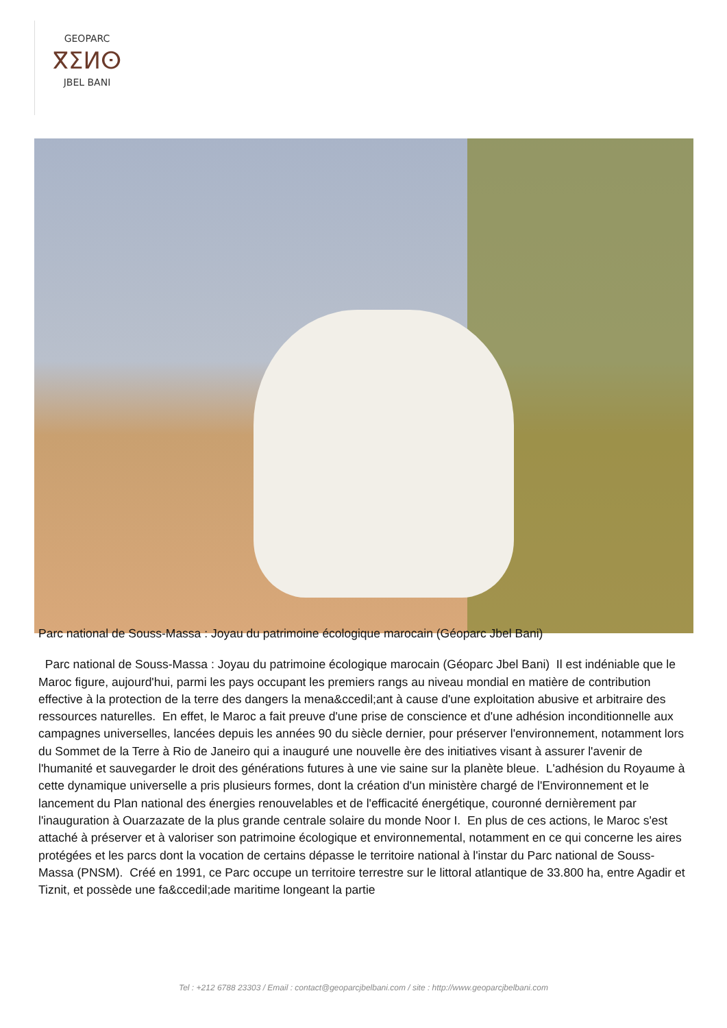GEOPARC
ⴳⵉⵍⵙ
JBEL BANI
Parc national de Souss-Massa : Joyau du patrimoine écologique marocain (Géoparc Jbel Bani)
Parc national de Souss-Massa : Joyau du patrimoine écologique marocain (Géoparc Jbel Bani) Il est indéniable que le Maroc figure, aujourd'hui, parmi les pays occupant les premiers rangs au niveau mondial en matière de contribution effective à la protection de la terre des dangers la mena&ccedil;ant à cause d'une exploitation abusive et arbitraire des ressources naturelles. En effet, le Maroc a fait preuve d'une prise de conscience et d'une adhésion inconditionnelle aux campagnes universelles, lancées depuis les années 90 du siècle dernier, pour préserver l'environnement, notamment lors du Sommet de la Terre à Rio de Janeiro qui a inauguré une nouvelle ère des initiatives visant à assurer l'avenir de l'humanité et sauvegarder le droit des générations futures à une vie saine sur la planète bleue. L'adhésion du Royaume à cette dynamique universelle a pris plusieurs formes, dont la création d'un ministère chargé de l'Environnement et le lancement du Plan national des énergies renouvelables et de l'efficacité énergétique, couronné dernièrement par l'inauguration à Ouarzazate de la plus grande centrale solaire du monde Noor I. En plus de ces actions, le Maroc s'est attaché à préserver et à valoriser son patrimoine écologique et environnemental, notamment en ce qui concerne les aires protégées et les parcs dont la vocation de certains dépasse le territoire national à l'instar du Parc national de Souss-Massa (PNSM). Créé en 1991, ce Parc occupe un territoire terrestre sur le littoral atlantique de 33.800 ha, entre Agadir et Tiznit, et possède une fa&ccedil;ade maritime longeant la partie
Tel : +212 6788 23303 / Email : contact@geoparcjbelbani.com / site : http://www.geoparcjbelbani.com